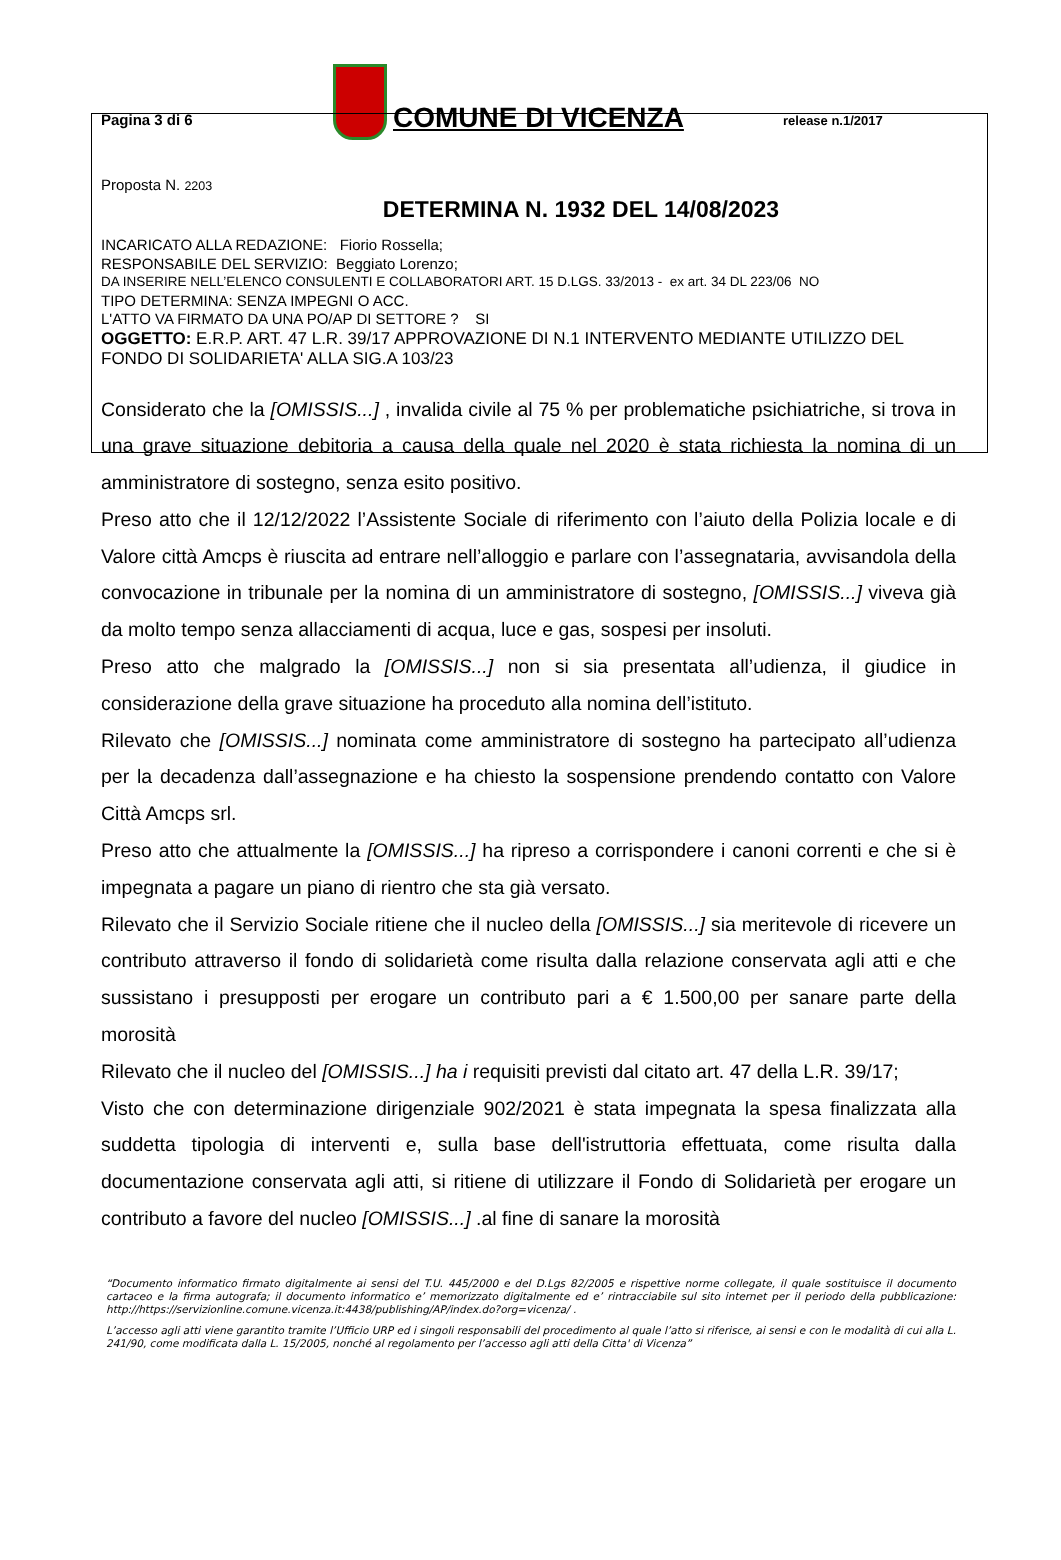Pagina 3 di 6
COMUNE DI VICENZA
release n.1/2017
Proposta N. 2203
DETERMINA N. 1932 DEL 14/08/2023
INCARICATO ALLA REDAZIONE: Fiorio Rossella;
RESPONSABILE DEL SERVIZIO: Beggiato Lorenzo;
DA INSERIRE NELL’ELENCO CONSULENTI E COLLABORATORI ART. 15 D.LGS. 33/2013 - ex art. 34 DL 223/06 NO
TIPO DETERMINA: SENZA IMPEGNI O ACC.
L'ATTO VA FIRMATO DA UNA PO/AP DI SETTORE ? SI
OGGETTO: E.R.P. ART. 47 L.R. 39/17 APPROVAZIONE DI N.1 INTERVENTO MEDIANTE UTILIZZO DEL FONDO DI SOLIDARIETA' ALLA SIG.A 103/23
Considerato che la [OMISSIS...] , invalida civile al 75 % per problematiche psichiatriche, si trova in una grave situazione debitoria a causa della quale nel 2020 è stata richiesta la nomina di un amministratore di sostegno, senza esito positivo.
Preso atto che il 12/12/2022 l’Assistente Sociale di riferimento con l’aiuto della Polizia locale e di Valore città Amcps è riuscita ad entrare nell’alloggio e parlare con l’assegnataria, avvisandola della convocazione in tribunale per la nomina di un amministratore di sostegno, [OMISSIS...] viveva già da molto tempo senza allacciamenti di acqua, luce e gas, sospesi per insoluti.
Preso atto che malgrado la [OMISSIS...] non si sia presentata all’udienza, il giudice in considerazione della grave situazione ha proceduto alla nomina dell’istituto.
Rilevato che [OMISSIS...] nominata come amministratore di sostegno ha partecipato all’udienza per la decadenza dall’assegnazione e ha chiesto la sospensione prendendo contatto con Valore Città Amcps srl.
Preso atto che attualmente la [OMISSIS...] ha ripreso a corrispondere i canoni correnti e che si è impegnata a pagare un piano di rientro che sta già versato.
Rilevato che il Servizio Sociale ritiene che il nucleo della [OMISSIS...] sia meritevole di ricevere un contributo attraverso il fondo di solidarietà come risulta dalla relazione conservata agli atti e che sussistano i presupposti per erogare un contributo pari a € 1.500,00 per sanare parte della morosità
Rilevato che il nucleo del [OMISSIS...] ha i requisiti previsti dal citato art. 47 della L.R. 39/17;
Visto che con determinazione dirigenziale 902/2021 è stata impegnata la spesa finalizzata alla suddetta tipologia di interventi e, sulla base dell'istruttoria effettuata, come risulta dalla documentazione conservata agli atti, si ritiene di utilizzare il Fondo di Solidarietà per erogare un contributo a favore del nucleo [OMISSIS...] .al fine di sanare la morosità
“Documento informatico firmato digitalmente ai sensi del T.U. 445/2000 e del D.Lgs 82/2005 e rispettive norme collegate, il quale sostituisce il documento cartaceo e la firma autografa; il documento informatico e’ memorizzato digitalmente ed e’ rintracciabile sul sito internet per il periodo della pubblicazione: http://https://servizionline.comune.vicenza.it:4438/publishing/AP/index.do?org=vicenza/ .
L’accesso agli atti viene garantito tramite l’Ufficio URP ed i singoli responsabili del procedimento al quale l’atto si riferisce, ai sensi e con le modalità di cui alla L. 241/90, come modificata dalla L. 15/2005, nonché al regolamento per l’accesso agli atti della Citta' di Vicenza”